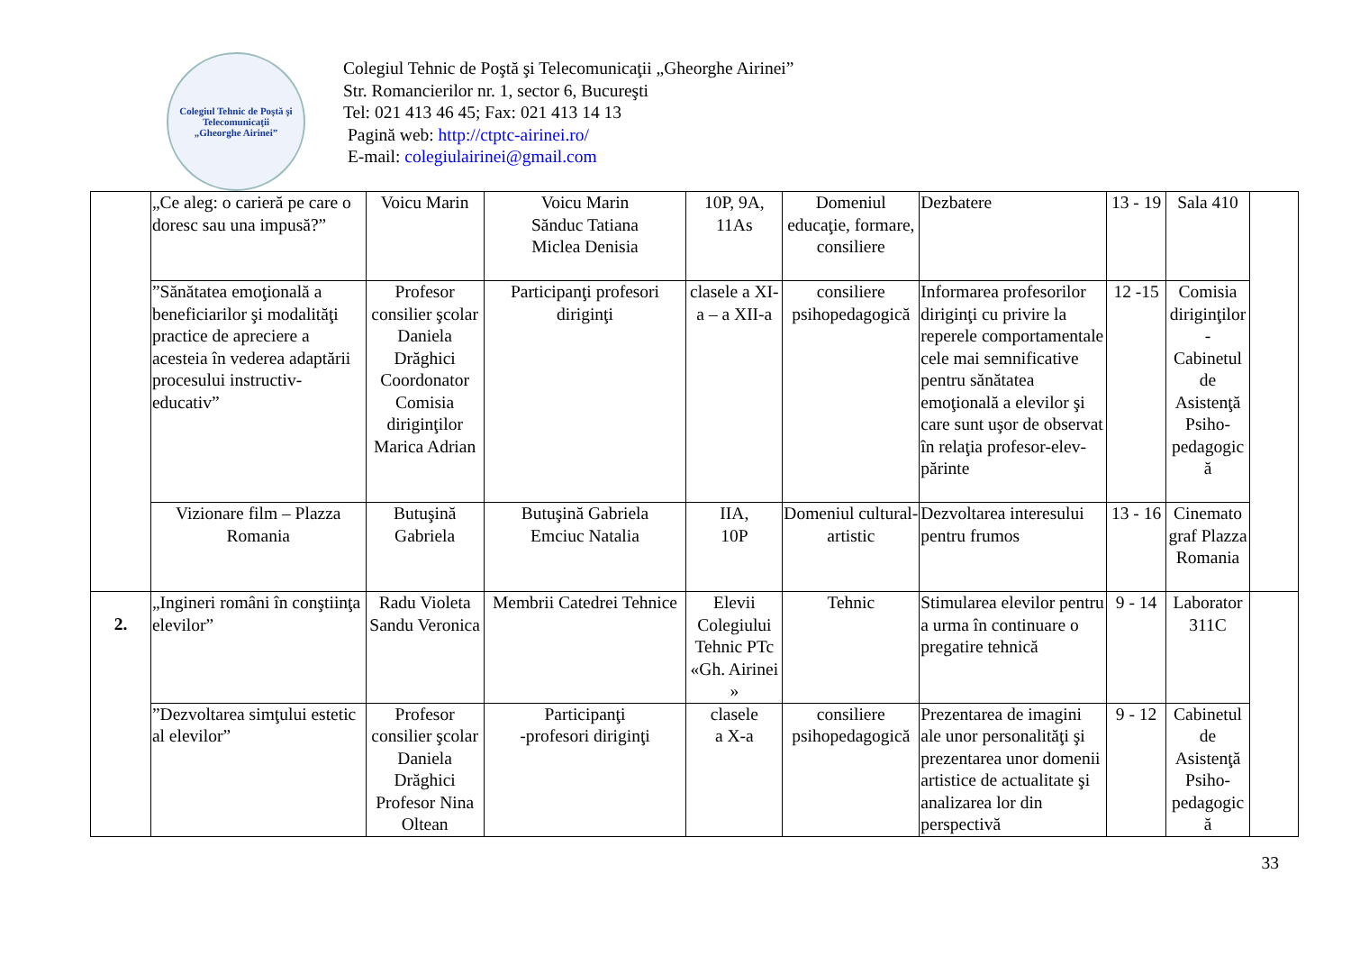Colegiul Tehnic de Poştă şi Telecomunicaţii
„Gheorghe Airinei”
Colegiul Tehnic de Poştă şi Telecomunicaţii „Gheorghe Airinei”
Str. Romancierilor nr. 1, sector 6, Bucureşti
Tel: 021 413 46 45; Fax: 021 413 14 13
Pagină web: http://ctptc-airinei.ro/
E-mail: colegiulairinei@gmail.com
| | „Ce aleg: o carieră pe care o doresc sau una impusă?” | Voicu Marin | Voicu Marin Sănduc Tatiana Miclea Denisia | 10P, 9A, 11As | Domeniul educaţie, formare, consiliere | Dezbatere | 13 - 19 | Sala 410 | |
| | ”Sănătatea emoţională a beneficiarilor şi modalităţi practice de apreciere a acesteia în vederea adaptării procesului instructiv-educativ” | Profesor consilier şcolar Daniela Drăghici Coordonator Comisia diriginţilor Marica Adrian | Participanţi profesori diriginţi | clasele a XI-a – a XII-a | consiliere psihopedagogică | Informarea profesorilor diriginţi cu privire la reperele comportamentale cele mai semnificative pentru sănătatea emoţională a elevilor şi care sunt uşor de observat în relaţia profesor-elev-părinte | 12 -15 | Comisia diriginţilor - Cabinetul de Asistenţă Psiho-pedagogic ă | |
| | Vizionare film – Plazza Romania | Butuşină Gabriela | Butuşină Gabriela Emciuc Natalia | IIA, 10P | Domeniul cultural-artistic | Dezvoltarea interesului pentru frumos | 13 - 16 | Cinemato graf Plazza Romania | |
| 2. | „Ingineri români în conştiinţa elevilor” | Radu Violeta Sandu Veronica | Membrii Catedrei Tehnice | Elevii Colegiului Tehnic PTc «Gh. Airinei » | Tehnic | Stimularea elevilor pentru a urma în continuare o pregatire tehnică | 9 - 14 | Laborator 311C | |
| | ”Dezvoltarea simţului estetic al elevilor” | Profesor consilier şcolar Daniela Drăghici Profesor Nina Oltean | Participanţi -profesori diriginţi | clasele a X-a | consiliere psihopedagogică | Prezentarea de imagini ale unor personalităţi şi prezentarea unor domenii artistice de actualitate şi analizarea lor din perspectivă | 9 - 12 | Cabinetul de Asistenţă Psiho-pedagogic ă | |
33